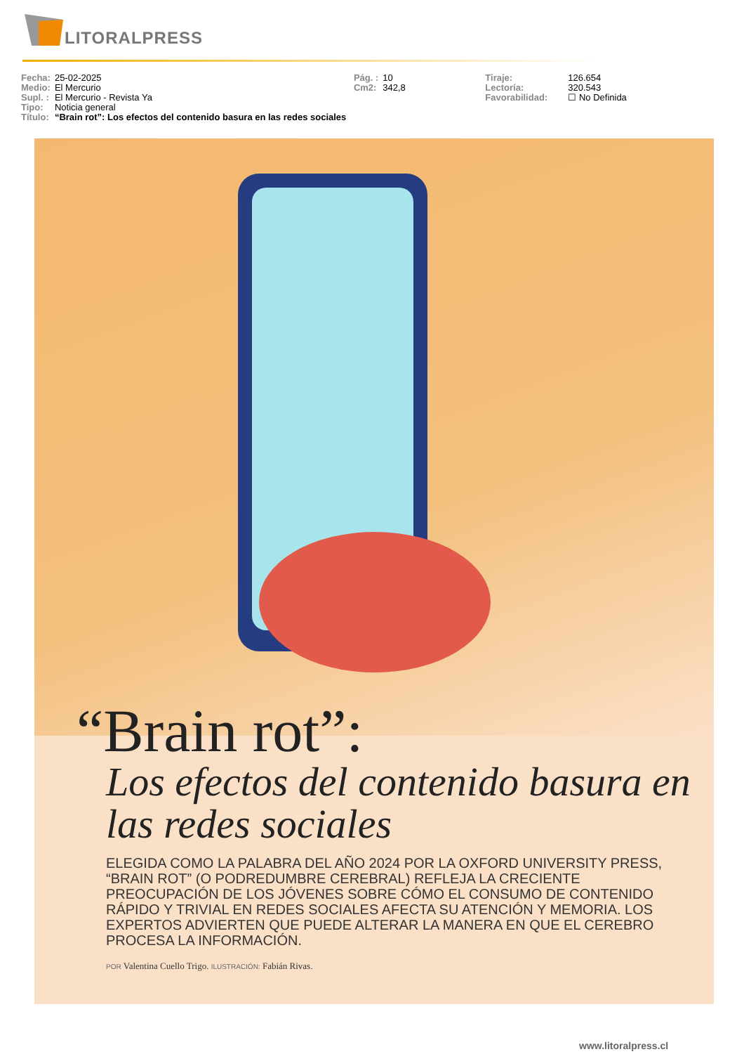LITORALPRESS
| Fecha: | 25-02-2025 | Pág. : | 10 | Tiraje: | 126.654 |
| Medio: | El Mercurio | Cm2: | 342,8 | Lectoría: | 320.543 |
| Supl. : | El Mercurio - Revista Ya | | | Favorabilidad: | ☐ No Definida |
| Tipo: | Noticia general | | | | |
| Título: | “Brain rot”: Los efectos del contenido basura en las redes sociales | | | | |
“Brain rot”:
Los efectos del contenido basura en las redes sociales
ELEGIDA COMO LA PALABRA DEL AÑO 2024 POR LA OXFORD UNIVERSITY PRESS, “BRAIN ROT” (O PODREDUMBRE CEREBRAL) REFLEJA LA CRECIENTE PREOCUPACIÓN DE LOS JÓVENES SOBRE CÓMO EL CONSUMO DE CONTENIDO RÁPIDO Y TRIVIAL EN REDES SOCIALES AFECTA SU ATENCIÓN Y MEMORIA. LOS EXPERTOS ADVIERTEN QUE PUEDE ALTERAR LA MANERA EN QUE EL CEREBRO PROCESA LA INFORMACIÓN.
POR Valentina Cuello Trigo. ILUSTRACIÓN: Fabián Rivas.
www.litoralpress.cl